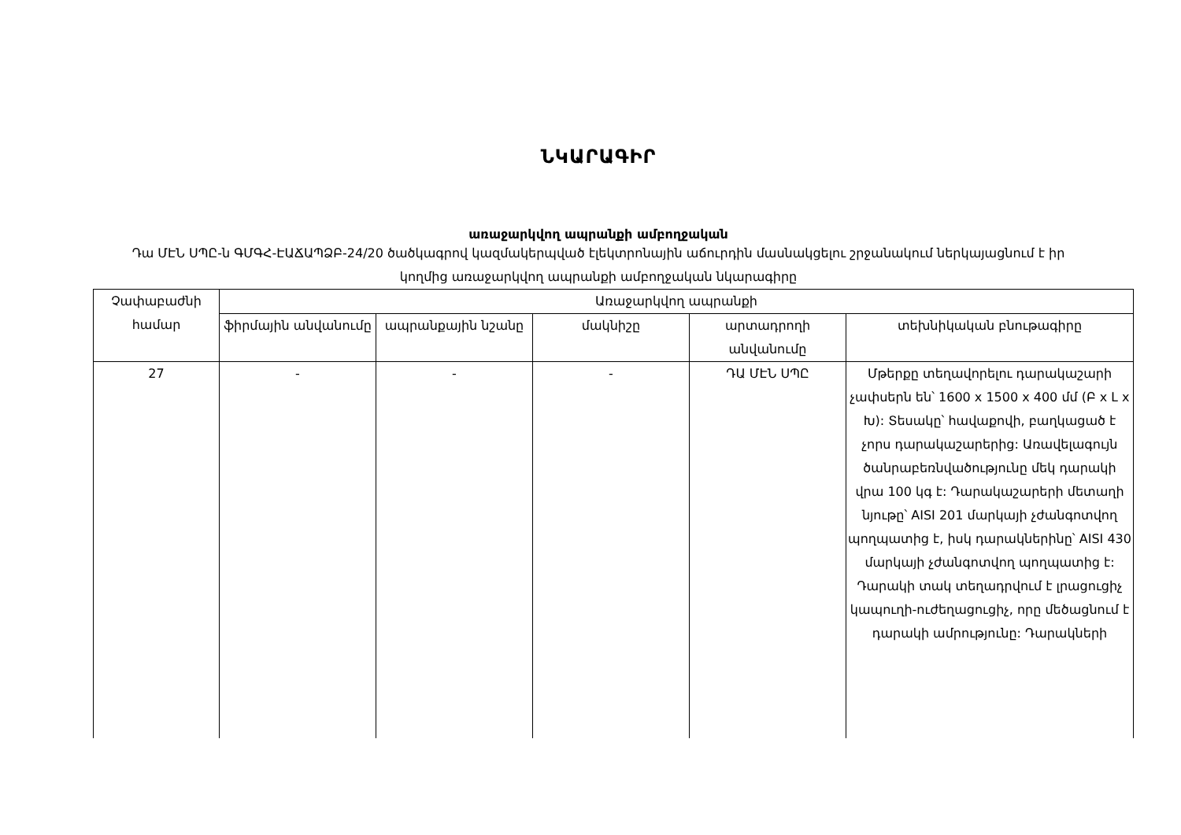ՆԿԱՐԱԳԻՐ
առաջարկվող ապրանքի ամբողջական
Դա ՄԷՆ ՍՊԸ-ն ԳՄԳՀ-ԷԱՃԱՊՁԲ-24/20 ծածկագրով կազմակերպված էլեկտրոնային աճուրդին մասնակցելու շրջանակում ներկայացնում է իր կողմից առաջարկվող ապրանքի ամբողջական նկարագիրը
| Չափաբաժնի համար | Առաջարկվող ապրանքի | | | | |
| --- | --- | --- | --- | --- | --- |
| | ֆիրմային անվանումը | ապրանքային նշանը | մակնիշը | արտադրողի անվանումը | տեխնիկական բնութագիրը |
| 27 | - | - | - | ԴԱ ՄԷՆ ՍՊԸ | Մթերքը տեղավորելու դարակաշարի չափսերն են՝ 1600 x 1500 x 400 մմ (Բ x Լ x Խ): Տեսակը՝ հավաքովի, բաղկացած է չորս դարակաշարերից: Առավելագույն ծանրաբեռնվածությունը մեկ դարակի վրա 100 կգ է: Դարակաշարերի մետաղի նյութը՝ AISI 201 մարկայի չժանգոտվող պողպատից է, իսկ դարակներինը՝ AISI 430 մարկայի չժանգոտվող պողպատից է: Դարակի տակ տեղադրվում է լրացուցիչ կապուղի-ուժեղացուցիչ, որը մեծացնում է դարակի ամրությունը: Դարակների |